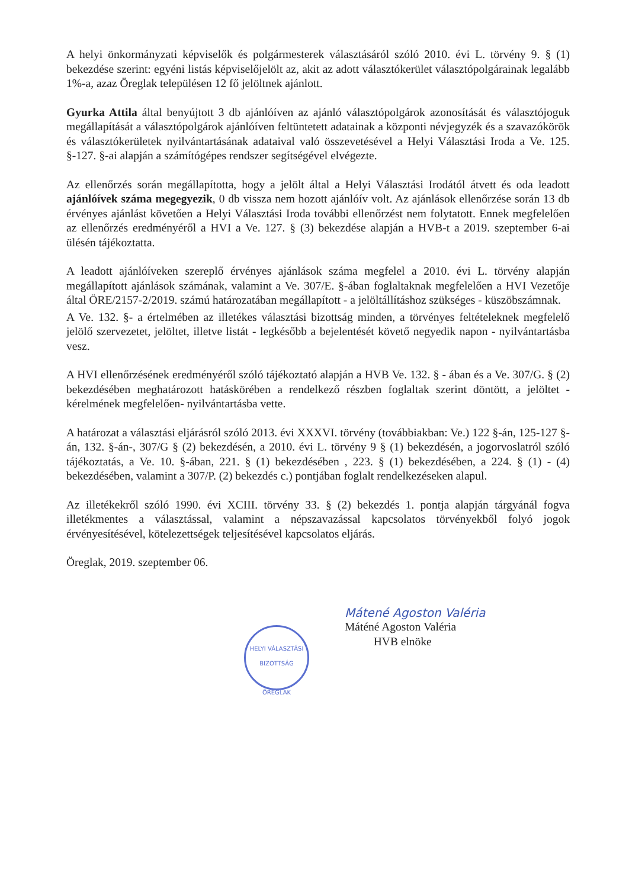A helyi önkormányzati képviselők és polgármesterek választásáról szóló 2010. évi L. törvény 9. § (1) bekezdése szerint: egyéni listás képviselőjelölt az, akit az adott választókerület választópolgárainak legalább 1%-a, azaz Öreglak településen 12 fő jelöltnek ajánlott.
Gyurka Attila által benyújtott 3 db ajánlóíven az ajánló választópolgárok azonosítását és választójoguk megállapítását a választópolgárok ajánlóíven feltüntetett adatainak a központi névjegyzék és a szavazókörök és választókerületek nyilvántartásának adataival való összevetésével a Helyi Választási Iroda a Ve. 125. §-127. §-ai alapján a számítógépes rendszer segítségével elvégezte.
Az ellenőrzés során megállapította, hogy a jelölt által a Helyi Választási Irodától átvett és oda leadott ajánlóívek száma megegyezik, 0 db vissza nem hozott ajánlóív volt. Az ajánlások ellenőrzése során 13 db érvényes ajánlást követően a Helyi Választási Iroda további ellenőrzést nem folytatott. Ennek megfelelően az ellenőrzés eredményéről a HVI a Ve. 127. § (3) bekezdése alapján a HVB-t a 2019. szeptember 6-ai ülésén tájékoztatta.
A leadott ajánlóíveken szereplő érvényes ajánlások száma megfelel a 2010. évi L. törvény alapján megállapított ajánlások számának, valamint a Ve. 307/E. §-ában foglaltaknak megfelelően a HVI Vezetője által ÖRE/2157-2/2019. számú határozatában megállapított - a jelöltállításhoz szükséges - küszöbszámnak.
A Ve. 132. §- a értelmében az illetékes választási bizottság minden, a törvényes feltételeknek megfelelő jelölő szervezetet, jelöltet, illetve listát - legkésőbb a bejelentését követő negyedik napon - nyilvántartásba vesz.
A HVI ellenőrzésének eredményéről szóló tájékoztató alapján a HVB Ve. 132. § - ában és a Ve. 307/G. § (2) bekezdésében meghatározott hatáskörében a rendelkező részben foglaltak szerint döntött, a jelöltet -kérelmének megfelelően- nyilvántartásba vette.
A határozat a választási eljárásról szóló 2013. évi XXXVI. törvény (továbbiakban: Ve.) 122 §-án, 125-127 §-án, 132. §-án-, 307/G § (2) bekezdésén, a 2010. évi L. törvény 9 § (1) bekezdésén, a jogorvoslatról szóló tájékoztatás, a Ve. 10. §-ában, 221. § (1) bekezdésében , 223. § (1) bekezdésében, a 224. § (1) - (4) bekezdésében, valamint a 307/P. (2) bekezdés c.) pontjában foglalt rendelkezéseken alapul.
Az illetékekről szóló 1990. évi XCIII. törvény 33. § (2) bekezdés 1. pontja alapján tárgyánál fogva illetékmentes a választással, valamint a népszavazással kapcsolatos törvényekből folyó jogok érvényesítésével, kötelezettségek teljesítésével kapcsolatos eljárás.
Öreglak, 2019. szeptember 06.
Mátené Agoston Valéria
Máténé Agoston Valéria
HVB elnöke
HELYI VÁLASZTÁSI BIZOTTSÁG
ÖREGLAK